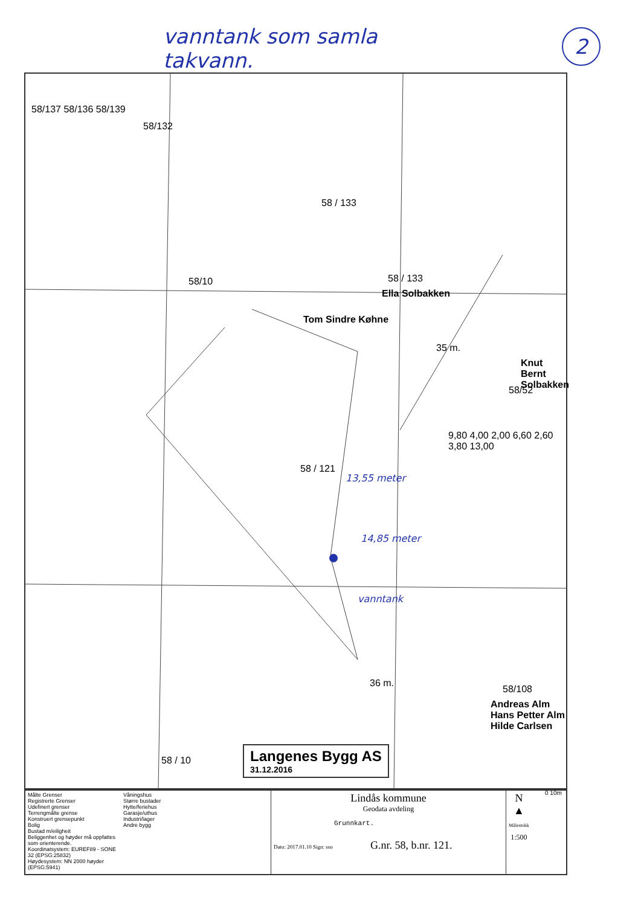vanntank som samla
takvann.
2
58/137 58/136 58/139
58/132
58 / 133
58/10 58 / 133
Ella Solbakken
Tom Sindre Køhne
Knut Bernt
Solbakken
58/52
58 / 121
13,55 meter
14,85 meter
vanntank
9,80 4,00 2,00 6,60 2,60 3,80 13,00
35 m.
36 m.
58/108
Andreas Alm
Hans Petter Alm
Hilde Carlsen
58 / 10
Langenes Bygg AS
31.12.2016
0 10m
Målte Grenser
Registrerte Grenser
Udefinert grenser
Terrengmålte grense
Konstruert grensepunkt
Bolig
Bustad m/eiligheit
Beliggenhet og høyder må oppfattes som orienterende.
Koordinatsystem: EUREF89 - SONE 32 (EPSG:25832)
Høydesystem: NN 2000 høyder (EPSG:5941)
Våningshus
Større bustader
Hytte/feriehus
Garasje/uthus
Industri/lager
Andre bygg
Lindås kommune
Geodata avdeling
Grunnkart.
Dato: 2017.01.10 Sign: sso G.nr. 58, b.nr. 121.
N
▲
Målestokk
1:500